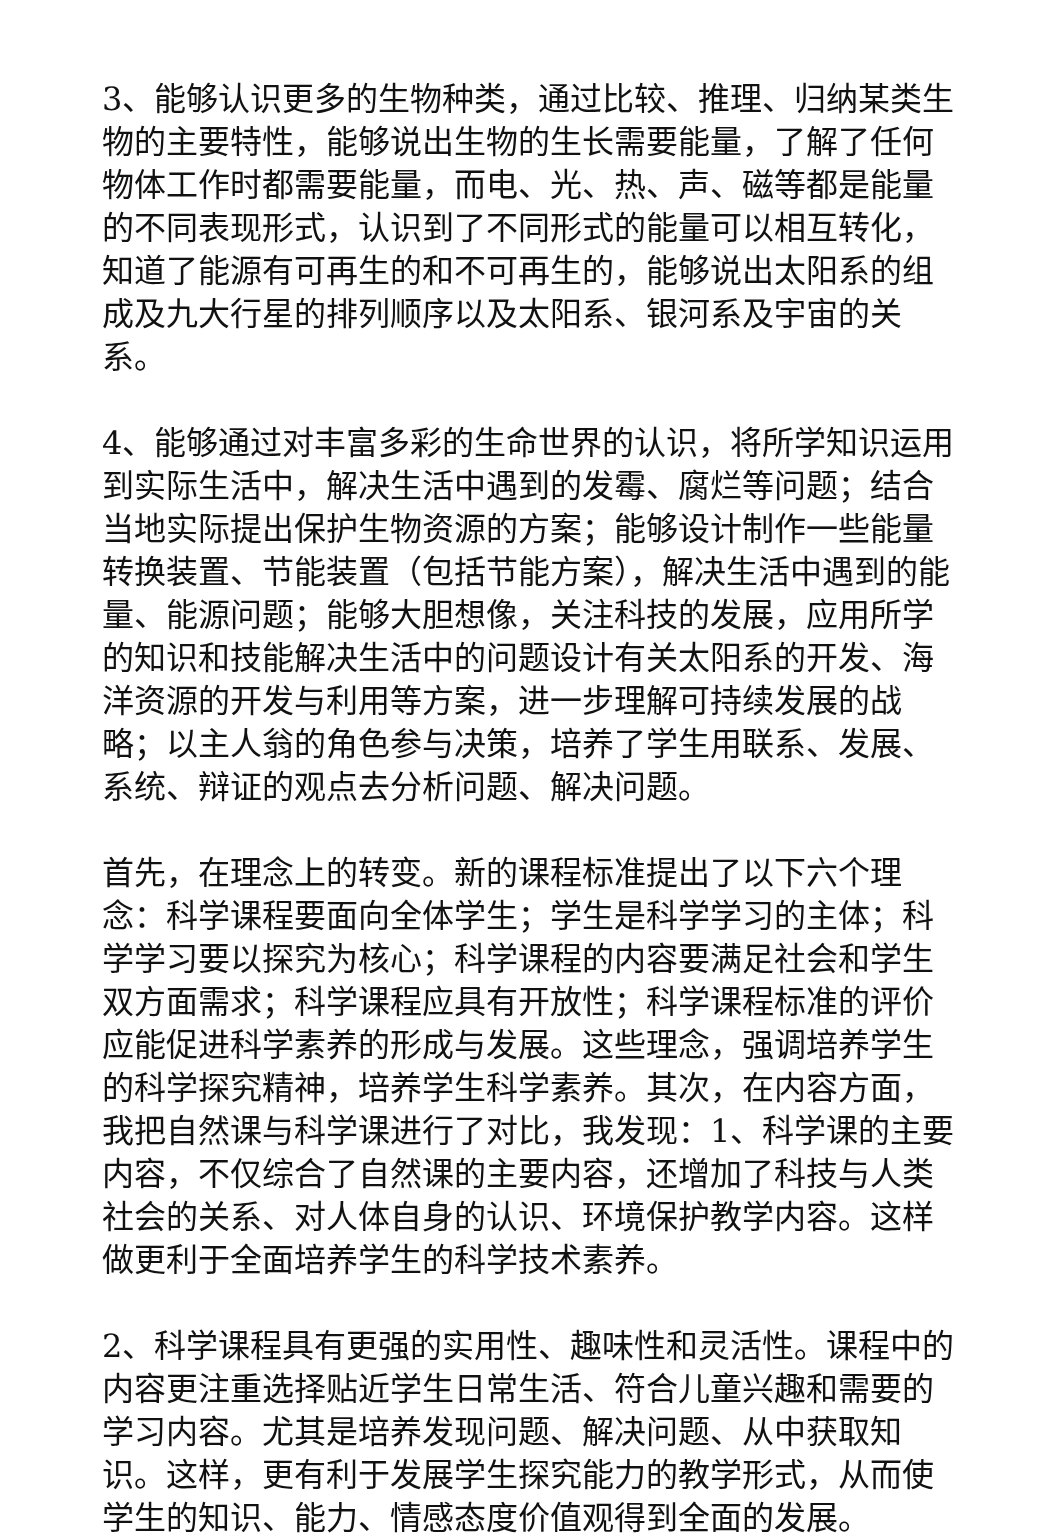3、能够认识更多的生物种类，通过比较、推理、归纳某类生物的主要特性，能够说出生物的生长需要能量，了解了任何物体工作时都需要能量，而电、光、热、声、磁等都是能量的不同表现形式，认识到了不同形式的能量可以相互转化，知道了能源有可再生的和不可再生的，能够说出太阳系的组成及九大行星的排列顺序以及太阳系、银河系及宇宙的关系。
4、能够通过对丰富多彩的生命世界的认识，将所学知识运用到实际生活中，解决生活中遇到的发霉、腐烂等问题；结合当地实际提出保护生物资源的方案；能够设计制作一些能量转换装置、节能装置（包括节能方案），解决生活中遇到的能量、能源问题；能够大胆想像，关注科技的发展，应用所学的知识和技能解决生活中的问题设计有关太阳系的开发、海洋资源的开发与利用等方案，进一步理解可持续发展的战略；以主人翁的角色参与决策，培养了学生用联系、发展、系统、辩证的观点去分析问题、解决问题。
首先，在理念上的转变。新的课程标准提出了以下六个理念：科学课程要面向全体学生；学生是科学学习的主体；科学学习要以探究为核心；科学课程的内容要满足社会和学生双方面需求；科学课程应具有开放性；科学课程标准的评价应能促进科学素养的形成与发展。这些理念，强调培养学生的科学探究精神，培养学生科学素养。其次，在内容方面，我把自然课与科学课进行了对比，我发现：1、科学课的主要内容，不仅综合了自然课的主要内容，还增加了科技与人类社会的关系、对人体自身的认识、环境保护教学内容。这样做更利于全面培养学生的科学技术素养。
2、科学课程具有更强的实用性、趣味性和灵活性。课程中的内容更注重选择贴近学生日常生活、符合儿童兴趣和需要的学习内容。尤其是培养发现问题、解决问题、从中获取知识。这样，更有利于发展学生探究能力的教学形式，从而使学生的知识、能力、情感态度价值观得到全面的发展。